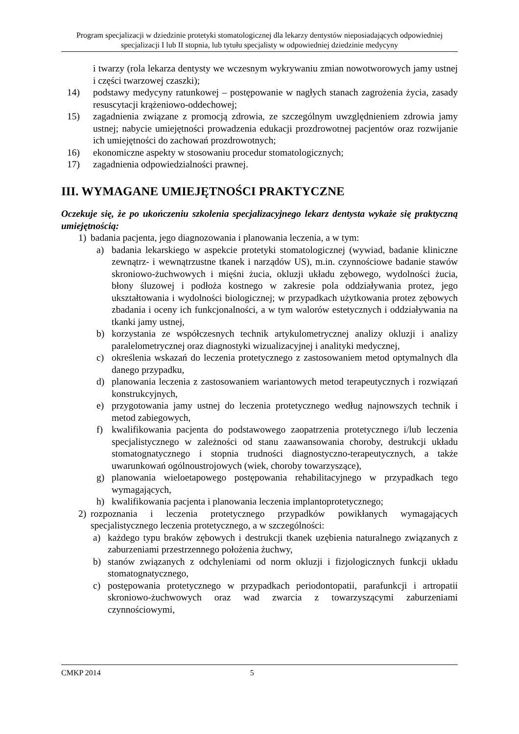Program specjalizacji w dziedzinie protetyki stomatologicznej dla lekarzy dentystów nieposiadających odpowiedniej specjalizacji I lub II stopnia, lub tytułu specjalisty w odpowiedniej dziedzinie medycyny
i twarzy (rola lekarza dentysty we wczesnym wykrywaniu zmian nowotworowych jamy ustnej i części twarzowej czaszki);
14) podstawy medycyny ratunkowej – postępowanie w nagłych stanach zagrożenia życia, zasady resuscytacji krążeniowo-oddechowej;
15) zagadnienia związane z promocją zdrowia, ze szczególnym uwzględnieniem zdrowia jamy ustnej; nabycie umiejętności prowadzenia edukacji prozdrowotnej pacjentów oraz rozwijanie ich umiejętności do zachowań prozdrowotnych;
16) ekonomiczne aspekty w stosowaniu procedur stomatologicznych;
17) zagadnienia odpowiedzialności prawnej.
III. WYMAGANE UMIEJĘTNOŚCI PRAKTYCZNE
Oczekuje się, że po ukończeniu szkolenia specjalizacyjnego lekarz dentysta wykaże się praktyczną umiejętnością:
1) badania pacjenta, jego diagnozowania i planowania leczenia, a w tym:
a) badania lekarskiego w aspekcie protetyki stomatologicznej (wywiad, badanie kliniczne zewnątrz- i wewnątrzustne tkanek i narządów US), m.in. czynnościowe badanie stawów skroniowo-żuchwowych i mięśni żucia, okluzji układu zębowego, wydolności żucia, błony śluzowej i podłoża kostnego w zakresie pola oddziaływania protez, jego ukształtowania i wydolności biologicznej; w przypadkach użytkowania protez zębowych zbadania i oceny ich funkcjonalności, a w tym walorów estetycznych i oddziaływania na tkanki jamy ustnej,
b) korzystania ze współczesnych technik artykulometrycznej analizy okluzji i analizy paralelometrycznej oraz diagnostyki wizualizacyjnej i analityki medycznej,
c) określenia wskazań do leczenia protetycznego z zastosowaniem metod optymalnych dla danego przypadku,
d) planowania leczenia z zastosowaniem wariantowych metod terapeutycznych i rozwiązań konstrukcyjnych,
e) przygotowania jamy ustnej do leczenia protetycznego według najnowszych technik i metod zabiegowych,
f) kwalifikowania pacjenta do podstawowego zaopatrzenia protetycznego i/lub leczenia specjalistycznego w zależności od stanu zaawansowania choroby, destrukcji układu stomatognatycznego i stopnia trudności diagnostyczno-terapeutycznych, a także uwarunkowań ogólnoustrojowych (wiek, choroby towarzyszące),
g) planowania wieloetapowego postępowania rehabilitacyjnego w przypadkach tego wymagających,
h) kwalifikowania pacjenta i planowania leczenia implantoprotetycznego;
2) rozpoznania i leczenia protetycznego przypadków powikłanych wymagających specjalistycznego leczenia protetycznego, a w szczególności:
a) każdego typu braków zębowych i destrukcji tkanek uzębienia naturalnego związanych z zaburzeniami przestrzennego położenia żuchwy,
b) stanów związanych z odchyleniami od norm okluzji i fizjologicznych funkcji układu stomatognatycznego,
c) postępowania protetycznego w przypadkach periodontopatii, parafunkcji i artropatii skroniowo-żuchwowych oraz wad zwarcia z towarzyszącymi zaburzeniami czynnościowymi,
CMKP 2014 5